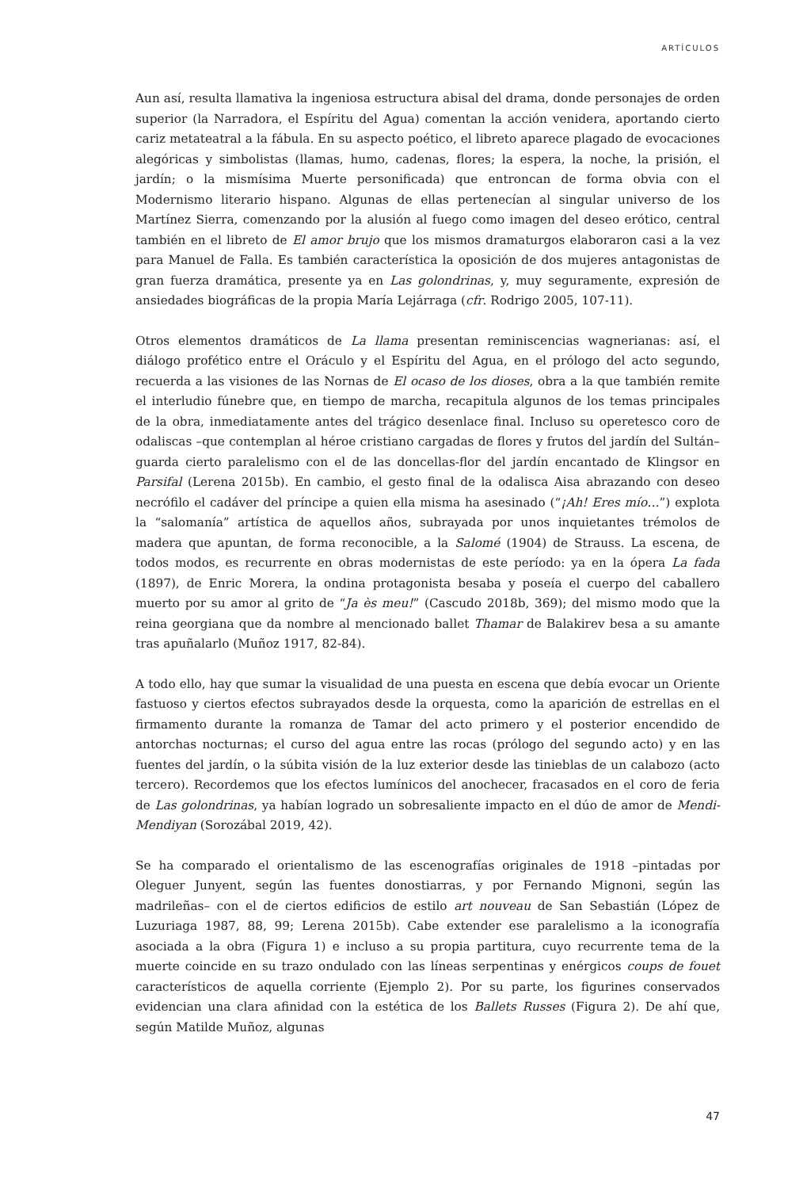ARTÍCULOS
Aun así, resulta llamativa la ingeniosa estructura abisal del drama, donde personajes de orden superior (la Narradora, el Espíritu del Agua) comentan la acción venidera, aportando cierto cariz metateatral a la fábula. En su aspecto poético, el libreto aparece plagado de evocaciones alegóricas y simbolistas (llamas, humo, cadenas, flores; la espera, la noche, la prisión, el jardín; o la mismísima Muerte personificada) que entroncan de forma obvia con el Modernismo literario hispano. Algunas de ellas pertenecían al singular universo de los Martínez Sierra, comenzando por la alusión al fuego como imagen del deseo erótico, central también en el libreto de El amor brujo que los mismos dramaturgos elaboraron casi a la vez para Manuel de Falla. Es también característica la oposición de dos mujeres antagonistas de gran fuerza dramática, presente ya en Las golondrinas, y, muy seguramente, expresión de ansiedades biográficas de la propia María Lejárraga (cfr. Rodrigo 2005, 107-11).
Otros elementos dramáticos de La llama presentan reminiscencias wagnerianas: así, el diálogo profético entre el Oráculo y el Espíritu del Agua, en el prólogo del acto segundo, recuerda a las visiones de las Nornas de El ocaso de los dioses, obra a la que también remite el interludio fúnebre que, en tiempo de marcha, recapitula algunos de los temas principales de la obra, inmediatamente antes del trágico desenlace final. Incluso su operetesco coro de odaliscas –que contemplan al héroe cristiano cargadas de flores y frutos del jardín del Sultán– guarda cierto paralelismo con el de las doncellas-flor del jardín encantado de Klingsor en Parsifal (Lerena 2015b). En cambio, el gesto final de la odalisca Aisa abrazando con deseo necrófilo el cadáver del príncipe a quien ella misma ha asesinado (“¡Ah! Eres mío…”) explota la “salomanía” artística de aquellos años, subrayada por unos inquietantes trémolos de madera que apuntan, de forma reconocible, a la Salomé (1904) de Strauss. La escena, de todos modos, es recurrente en obras modernistas de este período: ya en la ópera La fada (1897), de Enric Morera, la ondina protagonista besaba y poseía el cuerpo del caballero muerto por su amor al grito de “Ja ès meu!” (Cascudo 2018b, 369); del mismo modo que la reina georgiana que da nombre al mencionado ballet Thamar de Balakirev besa a su amante tras apuñalarlo (Muñoz 1917, 82-84).
A todo ello, hay que sumar la visualidad de una puesta en escena que debía evocar un Oriente fastuoso y ciertos efectos subrayados desde la orquesta, como la aparición de estrellas en el firmamento durante la romanza de Tamar del acto primero y el posterior encendido de antorchas nocturnas; el curso del agua entre las rocas (prólogo del segundo acto) y en las fuentes del jardín, o la súbita visión de la luz exterior desde las tinieblas de un calabozo (acto tercero). Recordemos que los efectos lumínicos del anochecer, fracasados en el coro de feria de Las golondrinas, ya habían logrado un sobresaliente impacto en el dúo de amor de Mendi-Mendiyan (Sorozábal 2019, 42).
Se ha comparado el orientalismo de las escenografías originales de 1918 –pintadas por Oleguer Junyent, según las fuentes donostiarras, y por Fernando Mignoni, según las madrileñas– con el de ciertos edificios de estilo art nouveau de San Sebastián (López de Luzuriaga 1987, 88, 99; Lerena 2015b). Cabe extender ese paralelismo a la iconografía asociada a la obra (Figura 1) e incluso a su propia partitura, cuyo recurrente tema de la muerte coincide en su trazo ondulado con las líneas serpentinas y enérgicos coups de fouet característicos de aquella corriente (Ejemplo 2). Por su parte, los figurines conservados evidencian una clara afinidad con la estética de los Ballets Russes (Figura 2). De ahí que, según Matilde Muñoz, algunas
47